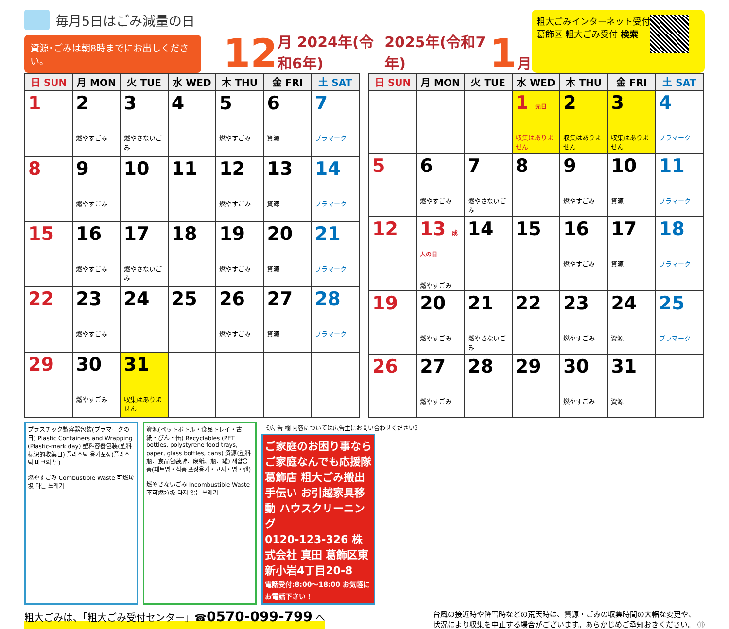毎月5日はごみ減量の日
資源･ごみは朝8時までにお出しください。
12 月 2024年(令和6年)
2025年(令和7年) 1 月
粗大ごみインターネット受付
葛飾区 粗大ごみ受付 検索
| 日 SUN | 月 MON | 火 TUE | 水 WED | 木 THU | 金 FRI | 土 SAT |
| --- | --- | --- | --- | --- | --- | --- |
| 1 | 2 燃やすごみ | 3 燃やさないごみ | 4 | 5 燃やすごみ | 6 資源 | 7 プラマーク |
| 8 | 9 燃やすごみ | 10 | 11 | 12 燃やすごみ | 13 資源 | 14 プラマーク |
| 15 | 16 燃やすごみ | 17 燃やさないごみ | 18 | 19 燃やすごみ | 20 資源 | 21 プラマーク |
| 22 | 23 燃やすごみ | 24 | 25 | 26 燃やすごみ | 27 資源 | 28 プラマーク |
| 29 | 30 燃やすごみ | 31 収集はありません | | | | |
| 日 SUN | 月 MON | 火 TUE | 水 WED | 木 THU | 金 FRI | 土 SAT |
| --- | --- | --- | --- | --- | --- | --- |
| | | | 1 元日 収集はありません | 2 収集はありません | 3 収集はありません | 4 プラマーク |
| 5 | 6 燃やすごみ | 7 燃やさないごみ | 8 | 9 燃やすごみ | 10 資源 | 11 プラマーク |
| 12 | 13 成人の日 燃やすごみ | 14 | 15 | 16 燃やすごみ | 17 資源 | 18 プラマーク |
| 19 | 20 燃やすごみ | 21 燃やさないごみ | 22 | 23 燃やすごみ | 24 資源 | 25 プラマーク |
| 26 | 27 燃やすごみ | 28 | 29 | 30 燃やすごみ | 31 資源 | |
プラスチック製容器包装(プラマークの日) Plastic Containers and Wrapping (Plastic-mark day) 塑料容器包装(塑料标识的收集日) 플라스틱 용기포장(플라스틱 마크의 날)
燃やすごみ Combustible Waste 可燃垃圾 타는 쓰레기
資源(ペットボトル・食品トレイ・古紙・びん・缶) Recyclables (PET bottles, polystyrene food trays, paper, glass bottles, cans) 资源(塑料瓶、食品包装牌、废纸、瓶、罐) 재활용품(페트병・식품 포장용기・고지・병・캔)
燃やさないごみ Incombustible Waste 不可燃垃圾 타지 않는 쓰레기
《広 告 欄 内容については広告主にお問い合わせください》
ご家庭のお困り事なら ご家庭なんでも応援隊 葛飾店 粗大ごみ搬出手伝い お引越家具移動 ハウスクリーニング
0120-123-326 株式会社 真田 葛飾区東新小岩4丁目20-8
電話受付:8:00～18:00 お気軽にお電話下さい！
粗大ごみは、「粗大ごみ受付センター」☎0570-099-799 へ
台風の接近時や降雪時などの荒天時は、資源・ごみの収集時間の大幅な変更や、
状況により収集を中止する場合がございます。あらかじめご承知おきください。 ⑪